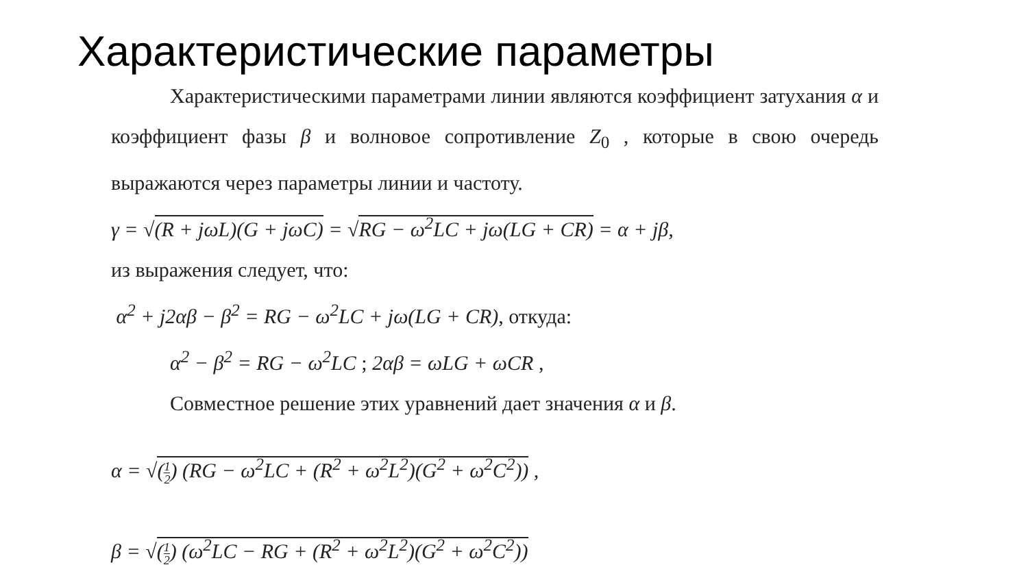Характеристические параметры
Характеристическими параметрами линии являются коэффициент затухания α и коэффициент фазы β и волновое сопротивление Z<sub>0</sub> , которые в свою очередь выражаются через параметры линии и частоту.
γ = √(R + jωL)(G + jωC) = √RG − ω<sup>2</sup>LC + jω(LG + CR) = α + jβ,
из выражения следует, что:
α<sup>2</sup> + j2αβ − β<sup>2</sup> = RG − ω<sup>2</sup>LC + jω(LG + CR), откуда:
α<sup>2</sup> − β<sup>2</sup> = RG − ω<sup>2</sup>LC ; 2αβ = ωLG + ωCR ,
Совместное решение этих уравнений дает значения α и β.
α = √(1 2) (RG − ω<sup>2</sup>LC + (R<sup>2</sup> + ω<sup>2</sup>L<sup>2</sup>)(G<sup>2</sup> + ω<sup>2</sup>C<sup>2</sup>)) ,
β = √(1 2) (ω<sup>2</sup>LC − RG + (R<sup>2</sup> + ω<sup>2</sup>L<sup>2</sup>)(G<sup>2</sup> + ω<sup>2</sup>C<sup>2</sup>))